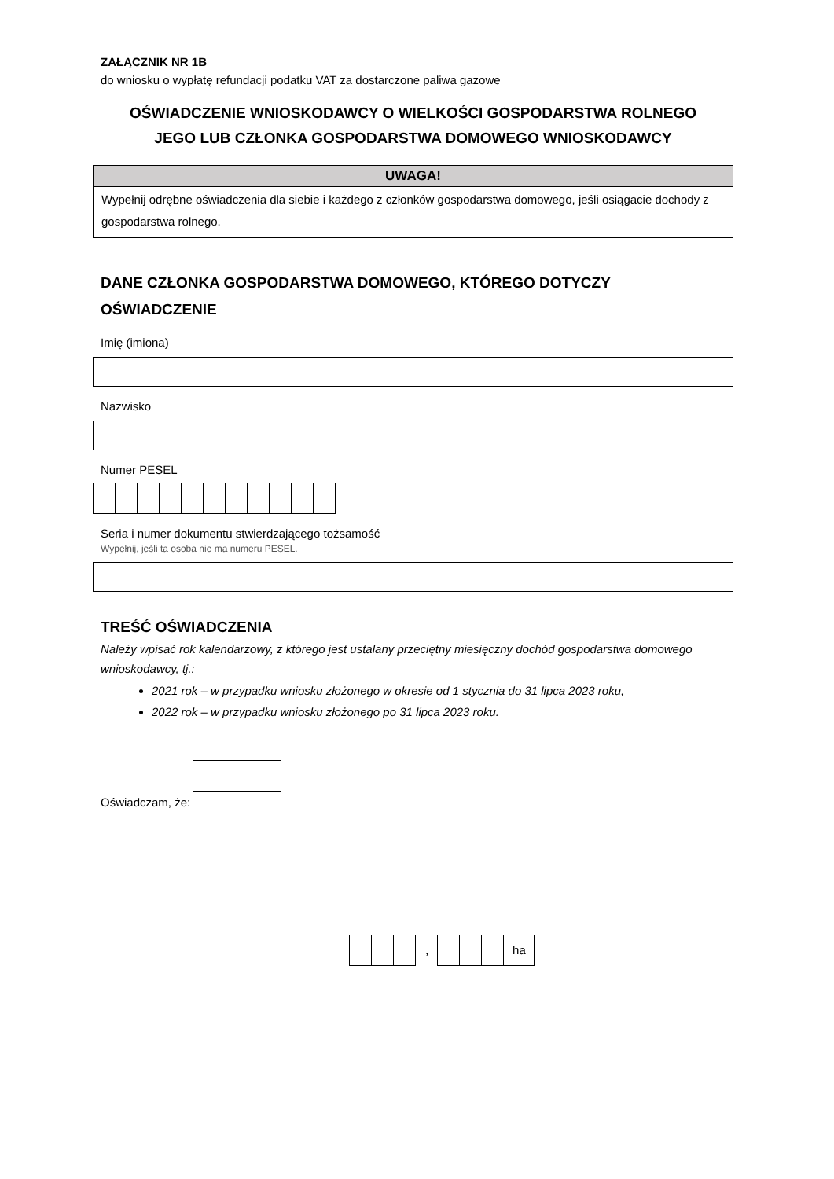ZAŁĄCZNIK NR 1B
do wniosku o wypłatę refundacji podatku VAT za dostarczone paliwa gazowe
OŚWIADCZENIE WNIOSKODAWCY O WIELKOŚCI GOSPODARSTWA ROLNEGO
JEGO LUB CZŁONKA GOSPODARSTWA DOMOWEGO WNIOSKODAWCY
UWAGA!
Wypełnij odrębne oświadczenia dla siebie i każdego z członków gospodarstwa domowego, jeśli osiągacie dochody z gospodarstwa rolnego.
DANE CZŁONKA GOSPODARSTWA DOMOWEGO, KTÓREGO DOTYCZY
OŚWIADCZENIE
Imię (imiona)
Nazwisko
Numer PESEL
Seria i numer dokumentu stwierdzającego tożsamość
Wypełnij, jeśli ta osoba nie ma numeru PESEL.
TREŚĆ OŚWIADCZENIA
Należy wpisać rok kalendarzowy, z którego jest ustalany przeciętny miesięczny dochód gospodarstwa domowego wnioskodawcy, tj.:
2021 rok – w przypadku wniosku złożonego w okresie od 1 stycznia do 31 lipca 2023 roku,
2022 rok – w przypadku wniosku złożonego po 31 lipca 2023 roku.
Oświadczam, że:
,
ha